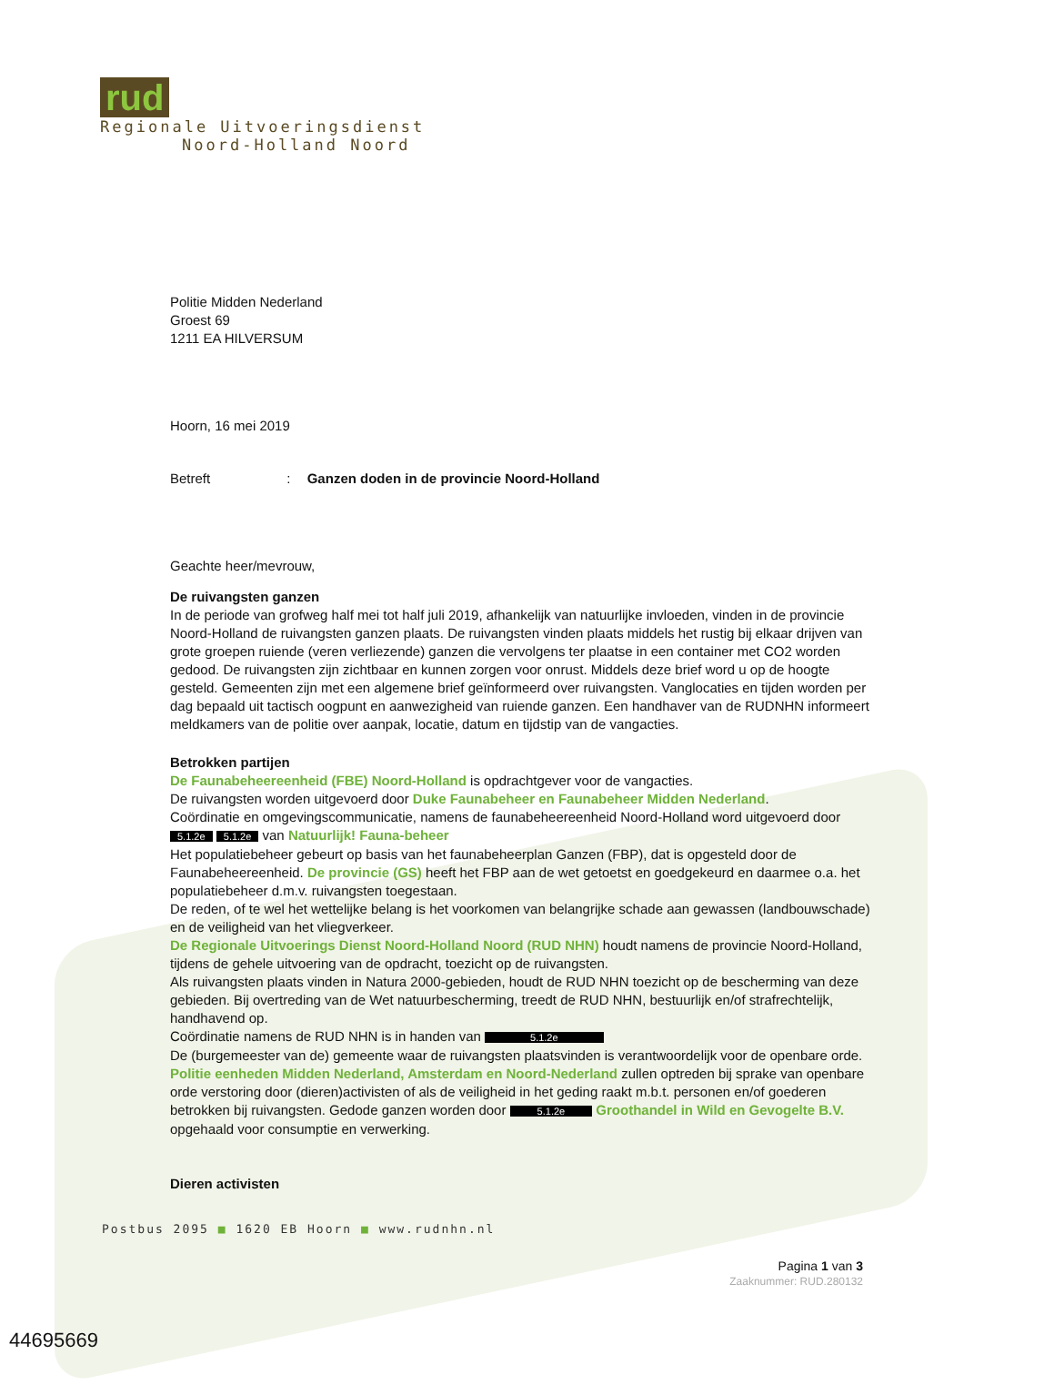rud
Regionale Uitvoeringsdienst
Noord-Holland Noord
Politie Midden Nederland
Groest 69
1211 EA HILVERSUM
Hoorn, 16 mei 2019
Betreft : Ganzen doden in de provincie Noord-Holland
Geachte heer/mevrouw,
De ruivangsten ganzen
In de periode van grofweg half mei tot half juli 2019, afhankelijk van natuurlijke invloeden, vinden in de provincie Noord-Holland de ruivangsten ganzen plaats. De ruivangsten vinden plaats middels het rustig bij elkaar drijven van grote groepen ruiende (veren verliezende) ganzen die vervolgens ter plaatse in een container met CO2 worden gedood. De ruivangsten zijn zichtbaar en kunnen zorgen voor onrust. Middels deze brief word u op de hoogte gesteld. Gemeenten zijn met een algemene brief geïnformeerd over ruivangsten. Vanglocaties en tijden worden per dag bepaald uit tactisch oogpunt en aanwezigheid van ruiende ganzen. Een handhaver van de RUDNHN informeert meldkamers van de politie over aanpak, locatie, datum en tijdstip van de vangacties.
Betrokken partijen
De Faunabeheereenheid (FBE) Noord-Holland is opdrachtgever voor de vangacties.
De ruivangsten worden uitgevoerd door Duke Faunabeheer en Faunabeheer Midden Nederland.
Coördinatie en omgevingscommunicatie, namens de faunabeheereenheid Noord-Holland word uitgevoerd door 5.1.2e 5.1.2e van Natuurlijk! Fauna-beheer
Het populatiebeheer gebeurt op basis van het faunabeheerplan Ganzen (FBP), dat is opgesteld door de Faunabeheereenheid. De provincie (GS) heeft het FBP aan de wet getoetst en goedgekeurd en daarmee o.a. het populatiebeheer d.m.v. ruivangsten toegestaan.
De reden, of te wel het wettelijke belang is het voorkomen van belangrijke schade aan gewassen (landbouwschade) en de veiligheid van het vliegverkeer.
De Regionale Uitvoerings Dienst Noord-Holland Noord (RUD NHN) houdt namens de provincie Noord-Holland, tijdens de gehele uitvoering van de opdracht, toezicht op de ruivangsten.
Als ruivangsten plaats vinden in Natura 2000-gebieden, houdt de RUD NHN toezicht op de bescherming van deze gebieden. Bij overtreding van de Wet natuurbescherming, treedt de RUD NHN, bestuurlijk en/of strafrechtelijk, handhavend op.
Coördinatie namens de RUD NHN is in handen van 5.1.2e
De (burgemeester van de) gemeente waar de ruivangsten plaatsvinden is verantwoordelijk voor de openbare orde. Politie eenheden Midden Nederland, Amsterdam en Noord-Nederland zullen optreden bij sprake van openbare orde verstoring door (dieren)activisten of als de veiligheid in het geding raakt m.b.t. personen en/of goederen betrokken bij ruivangsten. Gedode ganzen worden door 5.1.2e Groothandel in Wild en Gevogelte B.V. opgehaald voor consumptie en verwerking.
Dieren activisten
Postbus 2095 ■ 1620 EB Hoorn ■ www.rudnhn.nl
Pagina 1 van 3
Zaaknummer: RUD.280132
44695669